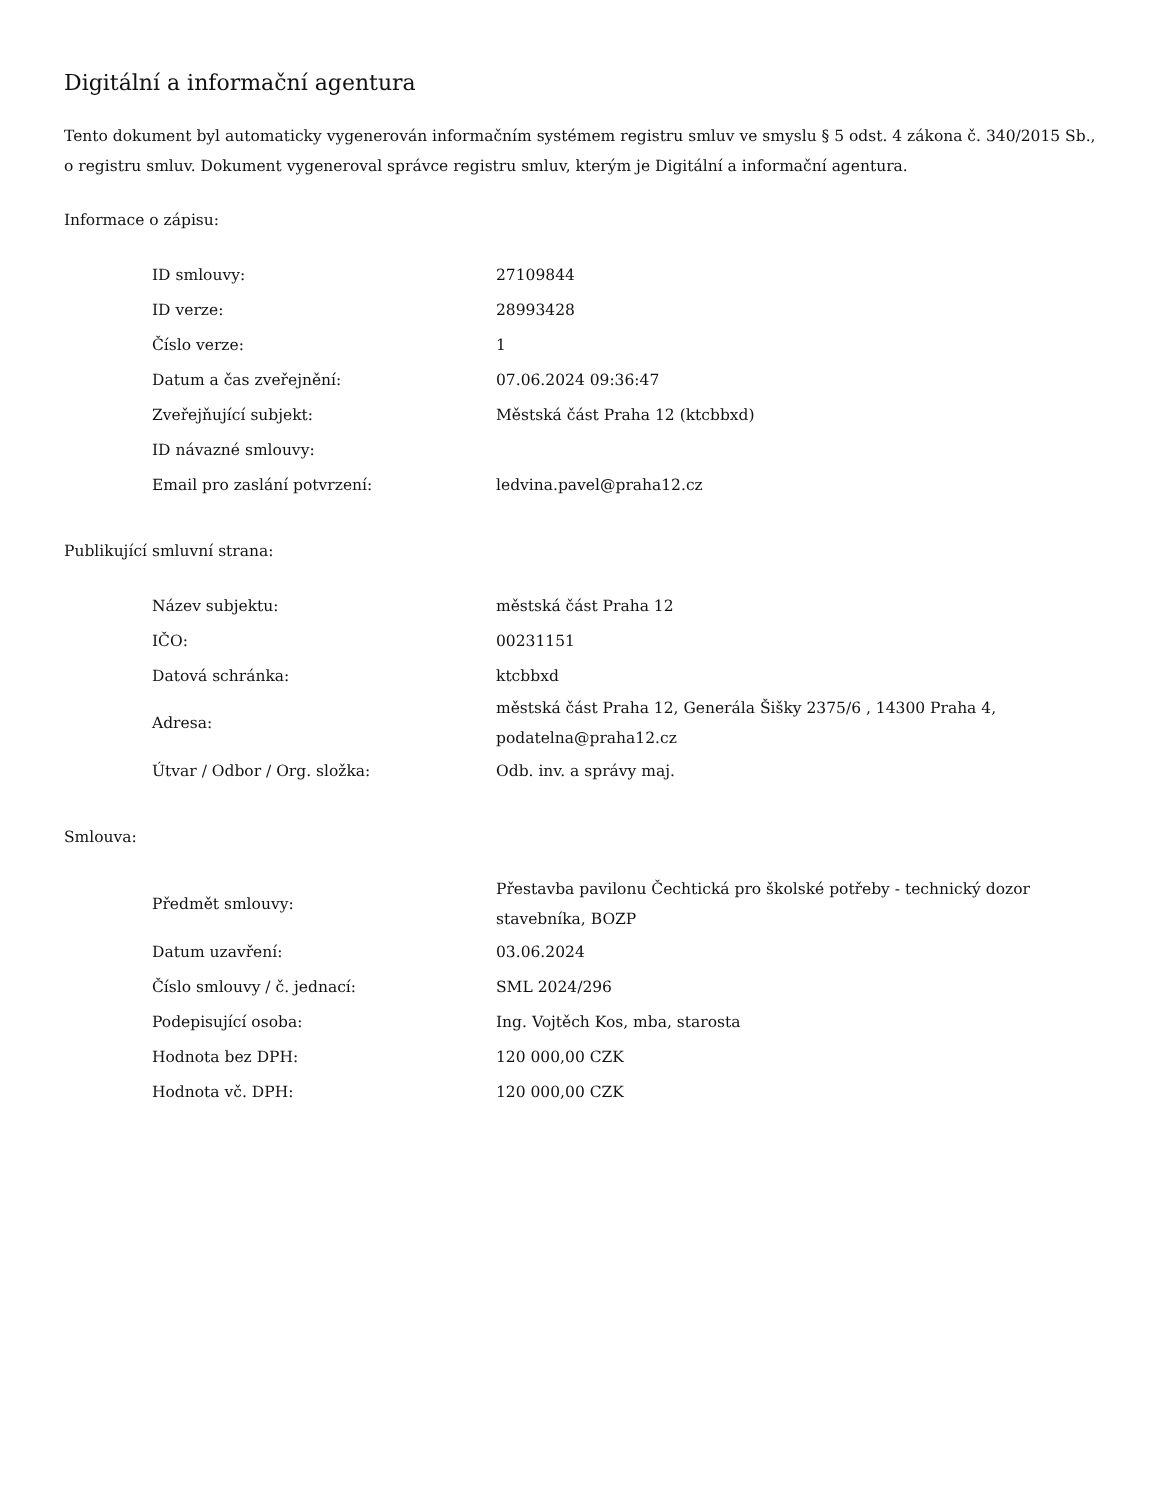Digitální a informační agentura
Tento dokument byl automaticky vygenerován informačním systémem registru smluv ve smyslu § 5 odst. 4 zákona č. 340/2015 Sb., o registru smluv. Dokument vygeneroval správce registru smluv, kterým je Digitální a informační agentura.
Informace o zápisu:
| ID smlouvy: | 27109844 |
| ID verze: | 28993428 |
| Číslo verze: | 1 |
| Datum a čas zveřejnění: | 07.06.2024 09:36:47 |
| Zveřejňující subjekt: | Městská část Praha 12 (ktcbbxd) |
| ID návazné smlouvy: | |
| Email pro zaslání potvrzení: | ledvina.pavel@praha12.cz |
Publikující smluvní strana:
| Název subjektu: | městská část Praha 12 |
| IČO: | 00231151 |
| Datová schránka: | ktcbbxd |
| Adresa: | městská část Praha 12, Generála Šišky 2375/6 , 14300 Praha 4, podatelna@praha12.cz |
| Útvar / Odbor / Org. složka: | Odb. inv. a správy maj. |
Smlouva:
| Předmět smlouvy: | Přestavba pavilonu Čechtická pro školské potřeby - technický dozor stavebníka, BOZP |
| Datum uzavření: | 03.06.2024 |
| Číslo smlouvy / č. jednací: | SML 2024/296 |
| Podepisující osoba: | Ing. Vojtěch Kos, mba, starosta |
| Hodnota bez DPH: | 120 000,00 CZK |
| Hodnota vč. DPH: | 120 000,00 CZK |